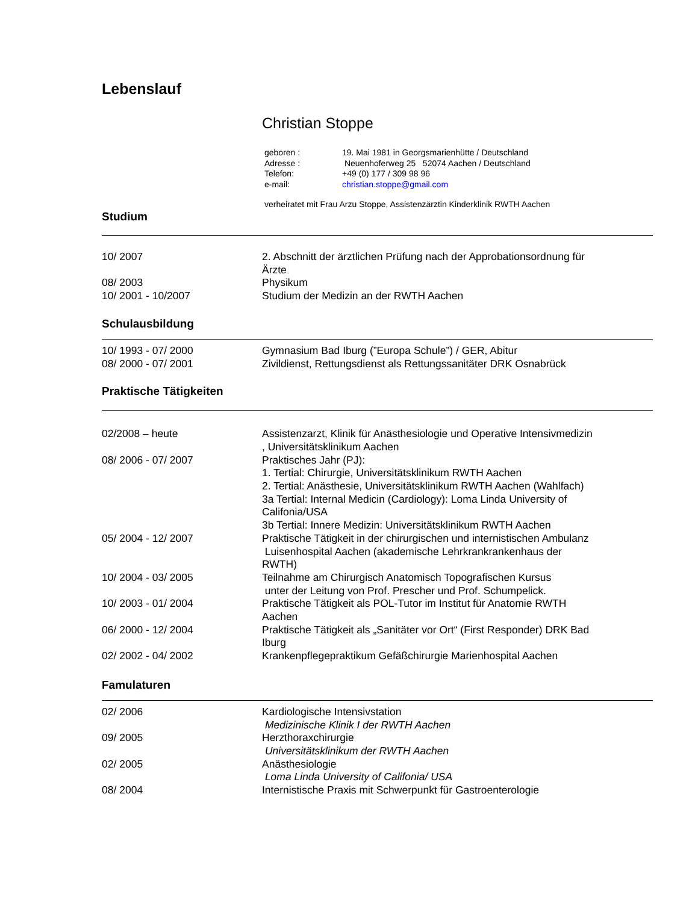Lebenslauf
Christian Stoppe
geboren : 19. Mai 1981 in Georgsmarienhütte / Deutschland
Adresse : Neuenhoferweg 25 52074 Aachen / Deutschland
Telefon: +49 (0) 177 / 309 98 96
e-mail: christian.stoppe@gmail.com
verheiratet mit Frau Arzu Stoppe, Assistenzärztin Kinderklinik RWTH Aachen
Studium
10/ 2007 2. Abschnitt der ärztlichen Prüfung nach der Approbationsordnung für Ärzte
08/ 2003 Physikum
10/ 2001 - 10/2007 Studium der Medizin an der RWTH Aachen
Schulausbildung
10/ 1993 - 07/ 2000 Gymnasium Bad Iburg (”Europa Schule”) / GER, Abitur
08/ 2000 - 07/ 2001 Zivildienst, Rettungsdienst als Rettungssanitäter DRK Osnabrück
Praktische Tätigkeiten
02/2008 – heute Assistenzarzt, Klinik für Anästhesiologie und Operative Intensivmedizin , Universitätsklinikum Aachen
08/ 2006 - 07/ 2007 Praktisches Jahr (PJ):
1. Tertial: Chirurgie, Universitätsklinikum RWTH Aachen
2. Tertial: Anästhesie, Universitätsklinikum RWTH Aachen (Wahlfach)
3a Tertial: Internal Medicin (Cardiology): Loma Linda University of Califonia/USA
3b Tertial: Innere Medizin: Universitätsklinikum RWTH Aachen
05/ 2004 - 12/ 2007 Praktische Tätigkeit in der chirurgischen und internistischen Ambulanz
Luisenhospital Aachen (akademische Lehrkrankrankenhaus der RWTH)
10/ 2004 - 03/ 2005 Teilnahme am Chirurgisch Anatomisch Topografischen Kursus
unter der Leitung von Prof. Prescher und Prof. Schumpelick.
10/ 2003 - 01/ 2004 Praktische Tätigkeit als POL-Tutor im Institut für Anatomie RWTH Aachen
06/ 2000 - 12/ 2004 Praktische Tätigkeit als „Sanitäter vor Ort“ (First Responder) DRK Bad Iburg
02/ 2002 - 04/ 2002 Krankenpflegepraktikum Gefäßchirurgie Marienhospital Aachen
Famulaturen
02/ 2006 Kardiologische Intensivstation
Medizinische Klinik I der RWTH Aachen
09/ 2005 Herzthoraxchirurgie
Universitätsklinikum der RWTH Aachen
02/ 2005 Anästhesiologie
Loma Linda University of Califonia/ USA
08/ 2004 Internistische Praxis mit Schwerpunkt für Gastroenterologie